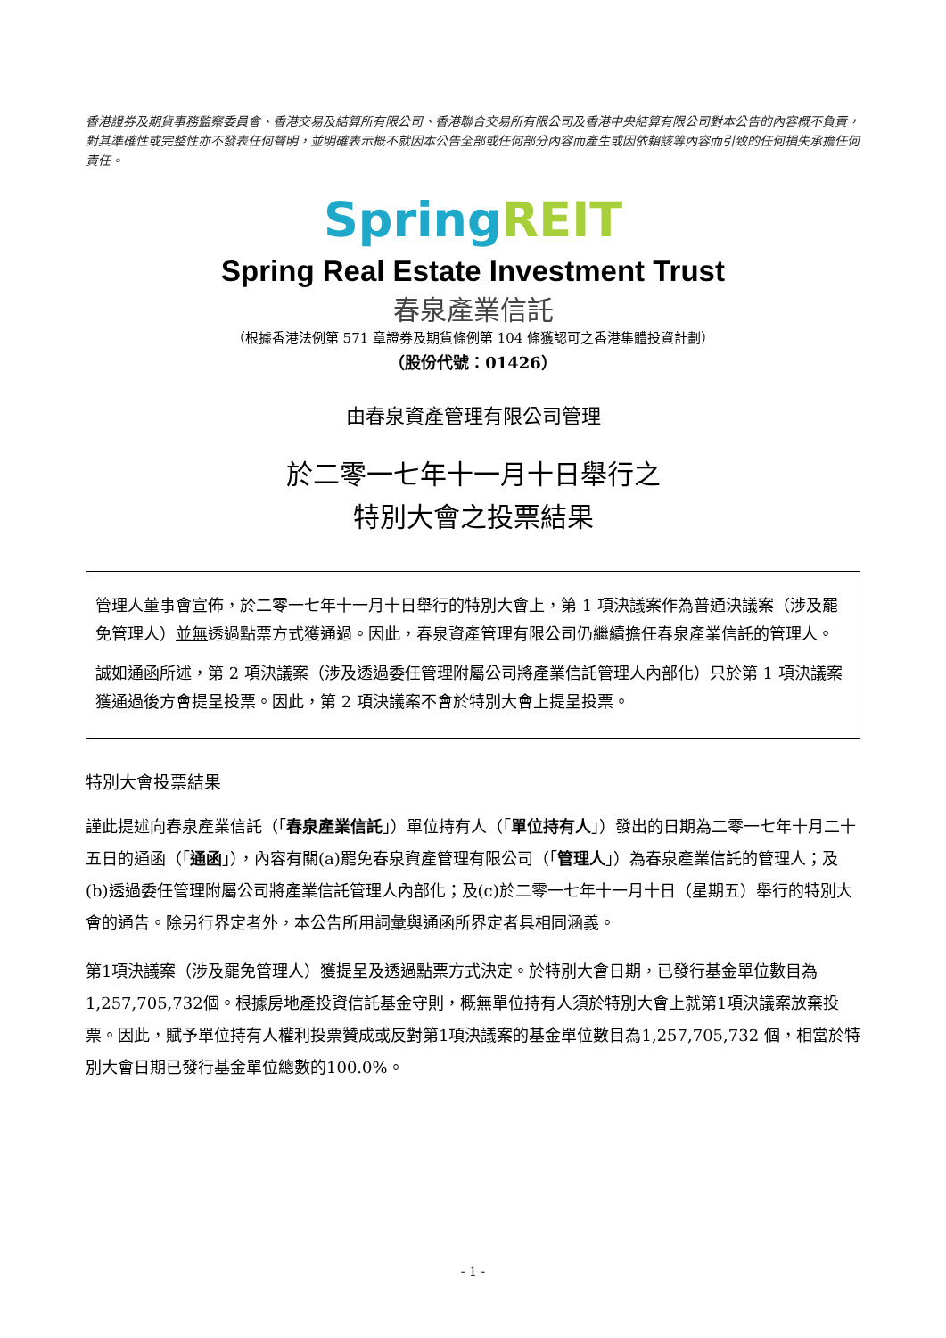香港證券及期貨事務監察委員會、香港交易及結算所有限公司、香港聯合交易所有限公司及香港中央結算有限公司對本公告的內容概不負責，對其準確性或完整性亦不發表任何聲明，並明確表示概不就因本公告全部或任何部分內容而產生或因依賴該等內容而引致的任何損失承擔任何責任。
Spring REIT
Spring Real Estate Investment Trust
春泉產業信託
（根據香港法例第 571 章證券及期貨條例第 104 條獲認可之香港集體投資計劃）
（股份代號：01426）
由春泉資產管理有限公司管理
於二零一七年十一月十日舉行之
特別大會之投票結果
管理人董事會宣佈，於二零一七年十一月十日舉行的特別大會上，第 1 項決議案作為普通決議案（涉及罷免管理人）並無透過點票方式獲通過。因此，春泉資產管理有限公司仍繼續擔任春泉產業信託的管理人。
誠如通函所述，第 2 項決議案（涉及透過委任管理附屬公司將產業信託管理人內部化）只於第 1 項決議案獲通過後方會提呈投票。因此，第 2 項決議案不會於特別大會上提呈投票。
特別大會投票結果
謹此提述向春泉產業信託（「春泉產業信託」）單位持有人（「單位持有人」）發出的日期為二零一七年十月二十五日的通函（「通函」），內容有關(a)罷免春泉資產管理有限公司（「管理人」）為春泉產業信託的管理人；及(b)透過委任管理附屬公司將產業信託管理人內部化；及(c)於二零一七年十一月十日（星期五）舉行的特別大會的通告。除另行界定者外，本公告所用詞彙與通函所界定者具相同涵義。
第1項決議案（涉及罷免管理人）獲提呈及透過點票方式決定。於特別大會日期，已發行基金單位數目為1,257,705,732個。根據房地產投資信託基金守則，概無單位持有人須於特別大會上就第1項決議案放棄投票。因此，賦予單位持有人權利投票贊成或反對第1項決議案的基金單位數目為1,257,705,732 個，相當於特別大會日期已發行基金單位總數的100.0%。
- 1 -